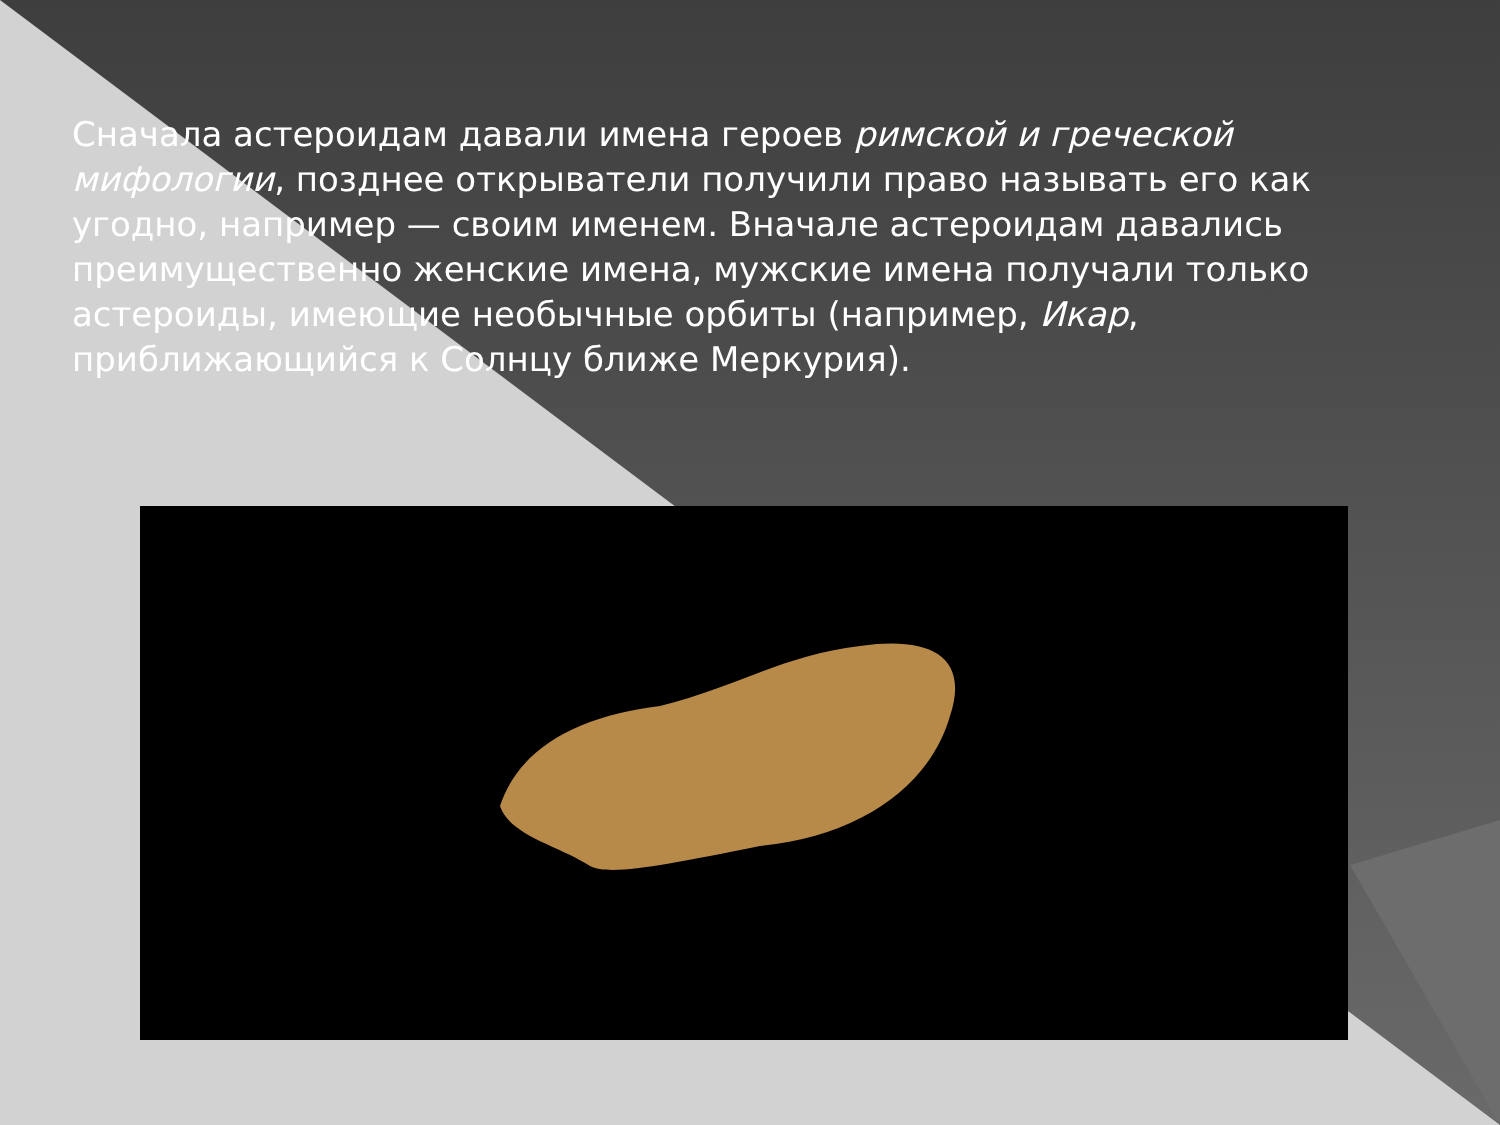Сначала астероидам давали имена героев римской и греческой мифологии, позднее открыватели получили право называть его как угодно, например — своим именем. Вначале астероидам давались преимущественно женские имена, мужские имена получали только астероиды, имеющие необычные орбиты (например, Икар, приближающийся к Солнцу ближе Меркурия).